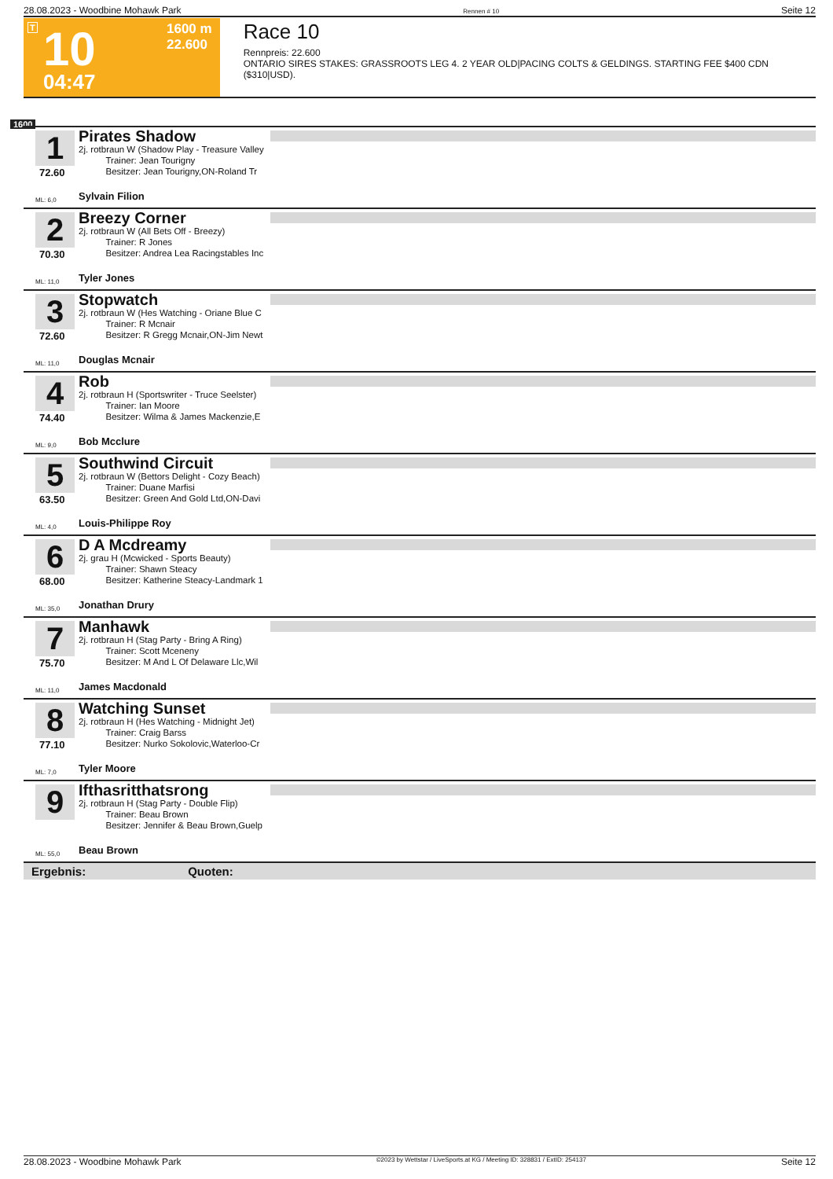28.08.2023 - Woodbine Mohawk Park Rennen # 10 Seite 12
T 10 1600 m
22.600
04:47
Race 10
Rennpreis: 22.600
ONTARIO SIRES STAKES: GRASSROOTS LEG 4. 2 YEAR OLD|PACING COLTS & GELDINGS. STARTING FEE $400 CDN ($310|USD).
1600
1
72.60
Pirates Shadow
2j. rotbraun W (Shadow Play - Treasure Valley
   Trainer: Jean Tourigny
   Besitzer: Jean Tourigny,ON-Roland Tr
ML: 6,0 Sylvain Filion
2
70.30
Breezy Corner
2j. rotbraun W (All Bets Off - Breezy)
   Trainer: R Jones
   Besitzer: Andrea Lea Racingstables Inc
ML: 11,0 Tyler Jones
3
72.60
Stopwatch
2j. rotbraun W (Hes Watching - Oriane Blue C
   Trainer: R Mcnair
   Besitzer: R Gregg Mcnair,ON-Jim Newt
ML: 11,0 Douglas Mcnair
4
74.40
Rob
2j. rotbraun H (Sportswriter - Truce Seelster)
   Trainer: Ian Moore
   Besitzer: Wilma & James Mackenzie,E
ML: 9,0 Bob Mcclure
5
63.50
Southwind Circuit
2j. rotbraun W (Bettors Delight - Cozy Beach)
   Trainer: Duane Marfisi
   Besitzer: Green And Gold Ltd,ON-Davi
ML: 4,0 Louis-Philippe Roy
6
68.00
D A Mcdreamy
2j. grau H (Mcwicked - Sports Beauty)
   Trainer: Shawn Steacy
   Besitzer: Katherine Steacy-Landmark 1
ML: 35,0 Jonathan Drury
7
75.70
Manhawk
2j. rotbraun H (Stag Party - Bring A Ring)
   Trainer: Scott Mceneny
   Besitzer: M And L Of Delaware Llc,Wil
ML: 11,0 James Macdonald
8
77.10
Watching Sunset
2j. rotbraun H (Hes Watching - Midnight Jet)
   Trainer: Craig Barss
   Besitzer: Nurko Sokolovic,Waterloo-Cr
ML: 7,0 Tyler Moore
9
Ifthasritthatsrong
2j. rotbraun H (Stag Party - Double Flip)
   Trainer: Beau Brown
   Besitzer: Jennifer & Beau Brown,Guelp
ML: 55,0 Beau Brown
Ergebnis: Quoten:
28.08.2023 - Woodbine Mohawk Park ©2023 by Wettstar / LiveSports.at KG / Meeting ID: 328831 / ExtID: 254137 Seite 12